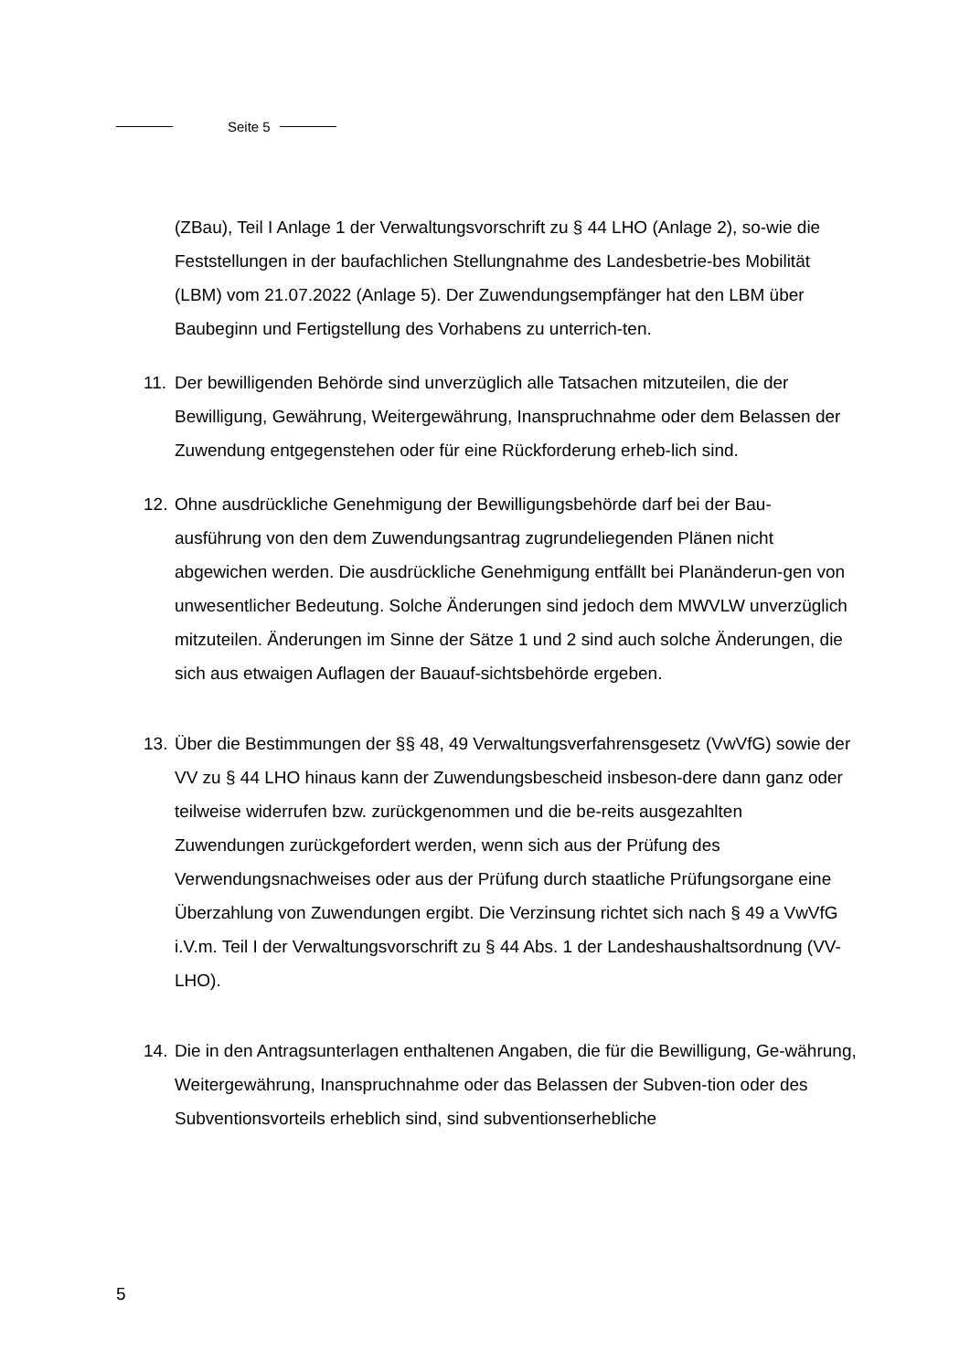Seite 5
(ZBau), Teil I Anlage 1 der Verwaltungsvorschrift zu § 44 LHO (Anlage 2), so-wie die Feststellungen in der baufachlichen Stellungnahme des Landesbetrie-bes Mobilität (LBM) vom 21.07.2022 (Anlage 5). Der Zuwendungsempfänger hat den LBM über Baubeginn und Fertigstellung des Vorhabens zu unterrich-ten.
11.
Der bewilligenden Behörde sind unverzüglich alle Tatsachen mitzuteilen, die der Bewilligung, Gewährung, Weitergewährung, Inanspruchnahme oder dem Belassen der Zuwendung entgegenstehen oder für eine Rückforderung erheb-lich sind.
12.
Ohne ausdrückliche Genehmigung der Bewilligungsbehörde darf bei der Bau-ausführung von den dem Zuwendungsantrag zugrundeliegenden Plänen nicht abgewichen werden. Die ausdrückliche Genehmigung entfällt bei Planänderun-gen von unwesentlicher Bedeutung. Solche Änderungen sind jedoch dem MWVLW unverzüglich mitzuteilen. Änderungen im Sinne der Sätze 1 und 2 sind auch solche Änderungen, die sich aus etwaigen Auflagen der Bauauf-sichtsbehörde ergeben.
13.
Über die Bestimmungen der §§ 48, 49 Verwaltungsverfahrensgesetz (VwVfG) sowie der VV zu § 44 LHO hinaus kann der Zuwendungsbescheid insbeson-dere dann ganz oder teilweise widerrufen bzw. zurückgenommen und die be-reits ausgezahlten Zuwendungen zurückgefordert werden, wenn sich aus der Prüfung des Verwendungsnachweises oder aus der Prüfung durch staatliche Prüfungsorgane eine Überzahlung von Zuwendungen ergibt. Die Verzinsung richtet sich nach § 49 a VwVfG i.V.m. Teil I der Verwaltungsvorschrift zu § 44 Abs. 1 der Landeshaushaltsordnung (VV-LHO).
14.
Die in den Antragsunterlagen enthaltenen Angaben, die für die Bewilligung, Ge-währung, Weitergewährung, Inanspruchnahme oder das Belassen der Subven-tion oder des Subventionsvorteils erheblich sind, sind subventionserhebliche
5